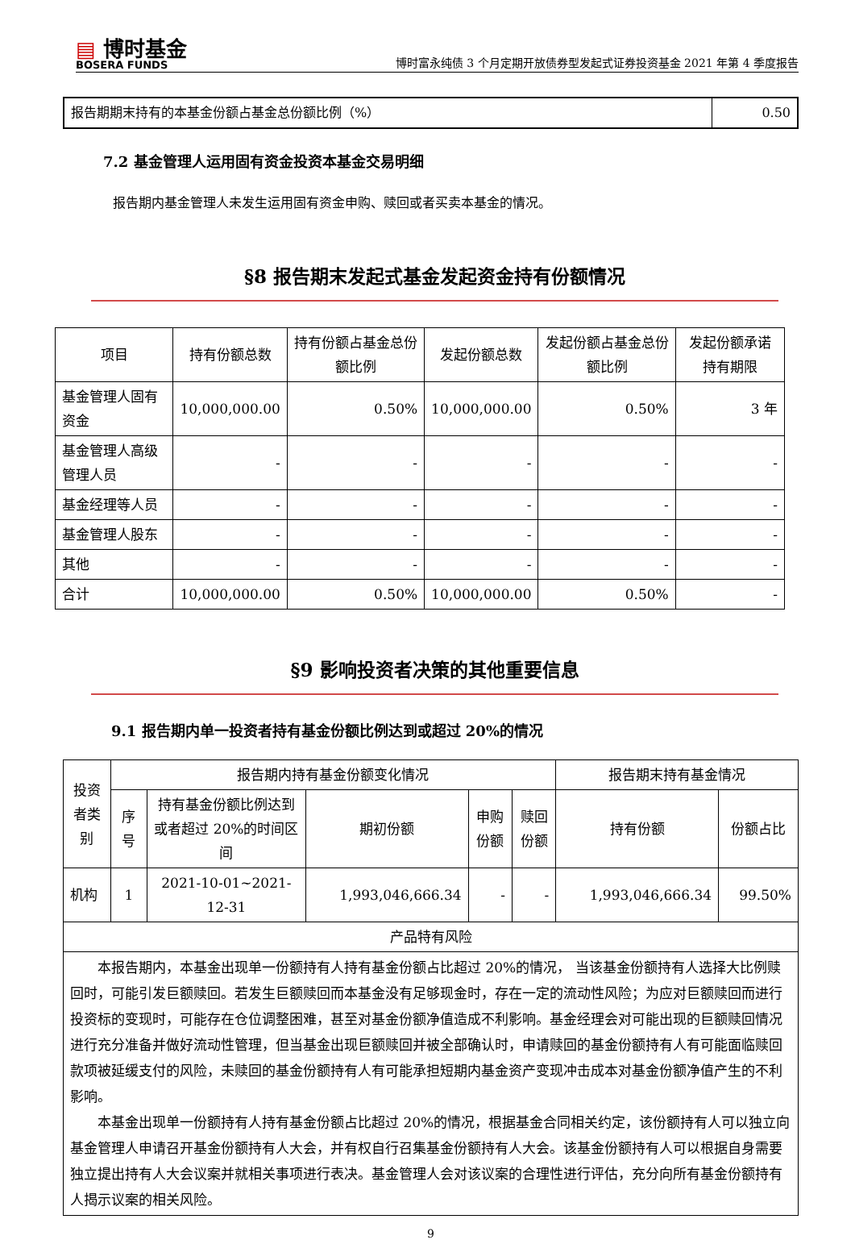▤ 博时基金
BOSERA FUNDS
博时富永纯债 3 个月定期开放债券型发起式证券投资基金 2021 年第 4 季度报告
| 报告期期末持有的本基金份额占基金总份额比例（%） | 0.50 |
7.2 基金管理人运用固有资金投资本基金交易明细
报告期内基金管理人未发生运用固有资金申购、赎回或者买卖本基金的情况。
§8 报告期末发起式基金发起资金持有份额情况
| 项目 | 持有份额总数 | 持有份额占基金总份额比例 | 发起份额总数 | 发起份额占基金总份额比例 | 发起份额承诺持有期限 |
| --- | --- | --- | --- | --- | --- |
| 基金管理人固有资金 | 10,000,000.00 | 0.50% | 10,000,000.00 | 0.50% | 3 年 |
| 基金管理人高级管理人员 | - | - | - | - | - |
| 基金经理等人员 | - | - | - | - | - |
| 基金管理人股东 | - | - | - | - | - |
| 其他 | - | - | - | - | - |
| 合计 | 10,000,000.00 | 0.50% | 10,000,000.00 | 0.50% | - |
§9 影响投资者决策的其他重要信息
9.1 报告期内单一投资者持有基金份额比例达到或超过 20%的情况
| 投资者类别 | 报告期内持有基金份额变化情况 | | | | | 报告期末持有基金情况 | |
| --- | --- | --- | --- | --- | --- | --- | --- |
| | 序号 | 持有基金份额比例达到或者超过 20%的时间区间 | 期初份额 | 申购份额 | 赎回份额 | 持有份额 | 份额占比 |
| 机构 | 1 | 2021-10-01~2021-12-31 | 1,993,046,666.34 | - | - | 1,993,046,666.34 | 99.50% |
| 产品特有风险 | | | | | | | |
| 本报告期内，本基金出现单一份额持有人持有基金份额占比超过 20%的情况， 当该基金份额持有人选择大比例赎回时，可能引发巨额赎回。若发生巨额赎回而本基金没有足够现金时，存在一定的流动性风险；为应对巨额赎回而进行投资标的变现时，可能存在仓位调整困难，甚至对基金份额净值造成不利影响。基金经理会对可能出现的巨额赎回情况进行充分准备并做好流动性管理，但当基金出现巨额赎回并被全部确认时，申请赎回的基金份额持有人有可能面临赎回款项被延缓支付的风险，未赎回的基金份额持有人有可能承担短期内基金资产变现冲击成本对基金份额净值产生的不利影响。 本基金出现单一份额持有人持有基金份额占比超过 20%的情况，根据基金合同相关约定，该份额持有人可以独立向基金管理人申请召开基金份额持有人大会，并有权自行召集基金份额持有人大会。该基金份额持有人可以根据自身需要独立提出持有人大会议案并就相关事项进行表决。基金管理人会对该议案的合理性进行评估，充分向所有基金份额持有人揭示议案的相关风险。 | | | | | | | |
9